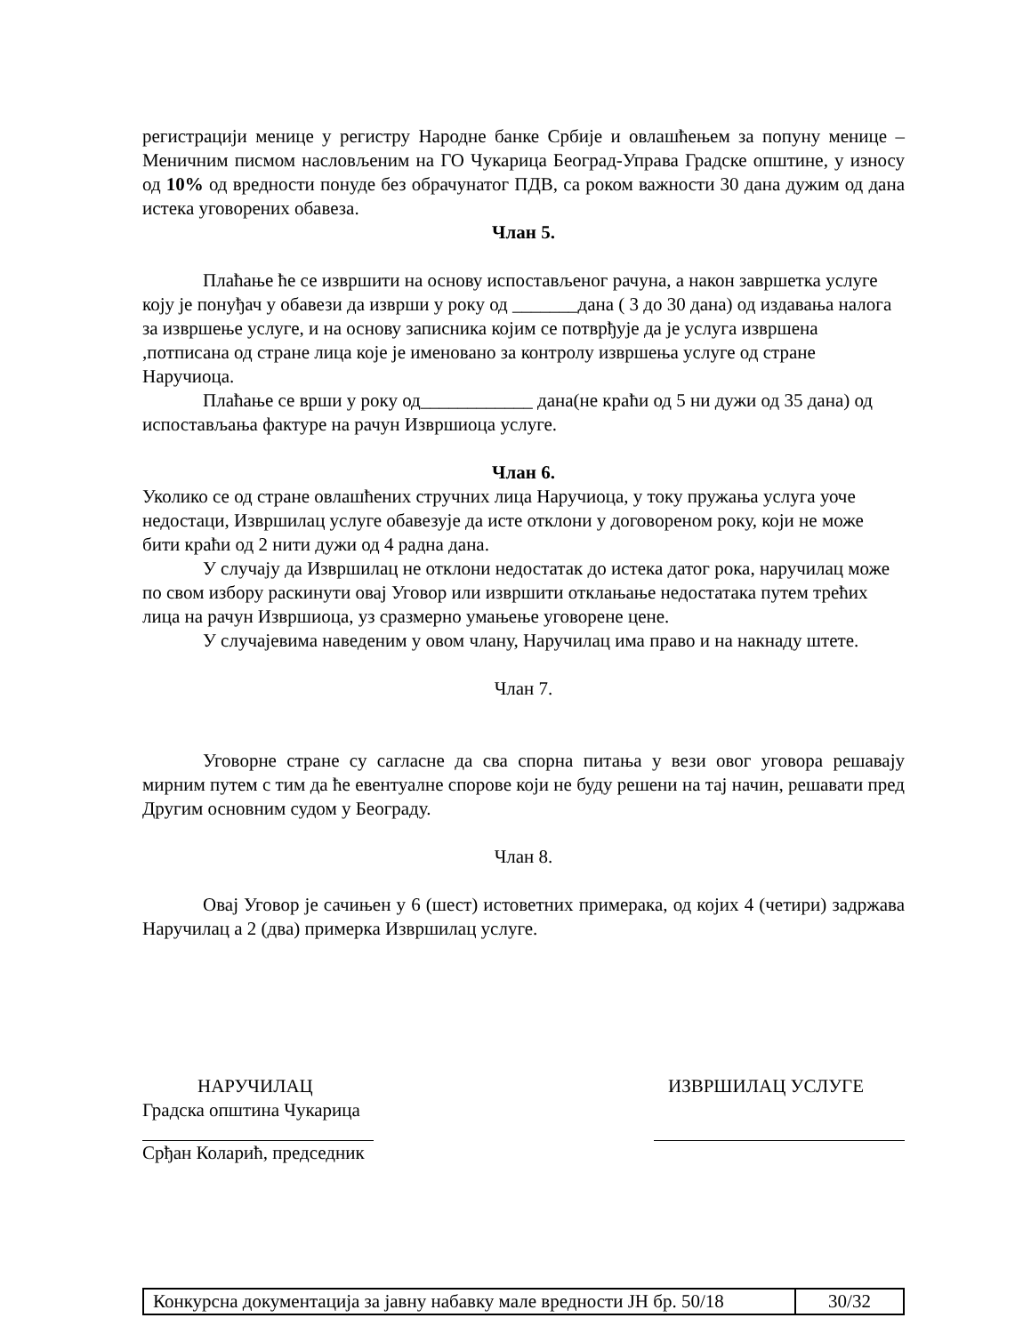регистрацији менице у регистру Народне банке Србије и овлашћењем за попуну менице – Меничним писмом насловљеним на ГО Чукарица Београд-Управа Градске општине, у износу од 10% од вредности понуде без обрачунатог ПДВ, са роком важности 30 дана дужим од дана истека уговорених обавеза.
Члан 5.
Плаћање ће се извршити на основу испостављеног рачуна, а након завршетка услуге коју је понуђач у обавези да изврши у року од _______дана ( 3 до 30 дана) од издавања налога за извршење услуге, и на основу записника којим се потврђује да је услуга извршена ,потписана од стране лица које је именовано за контролу извршења услуге од стране Наручиоца.
Плаћање се врши у року од____________ дана(не краћи од 5 ни дужи од 35 дана) од испостављања фактуре на рачун Извршиоца услуге.
Члан 6.
Уколико се од стране овлашћених стручних лица Наручиоца, у току пружања услуга уоче недостаци, Извршилац услуге обавезује да исте отклони у договореном року, који не може бити краћи од 2 нити дужи од 4 радна дана.
У случају да Извршилац не отклони недостатак до истека датог рока, наручилац може по свом избору раскинути овај Уговор или извршити отклањање недостатака путем трећих лица на рачун Извршиоца, уз сразмерно умањење уговорене цене.
У случајевима наведеним у овом члану, Наручилац има право и на накнаду штете.
Члан 7.
Уговорне стране су сагласне да сва спорна питања у вези овог уговора решавају мирним путем с тим да ће евентуалне спорове који не буду решени на тај начин, решавати пред Другим основним судом у Београду.
Члан 8.
Овај Уговор је сачињен у 6 (шест) истоветних примерака, од којих 4 (четири) задржава Наручилац а 2 (два) примерка Извршилац услуге.
НАРУЧИЛАЦ
Градска општина Чукарица
Срђан Коларић, председник
ИЗВРШИЛАЦ УСЛУГЕ
| Конкурсна документација за јавну набавку мале вредности ЈН бр. 50/18 | 30/32 |